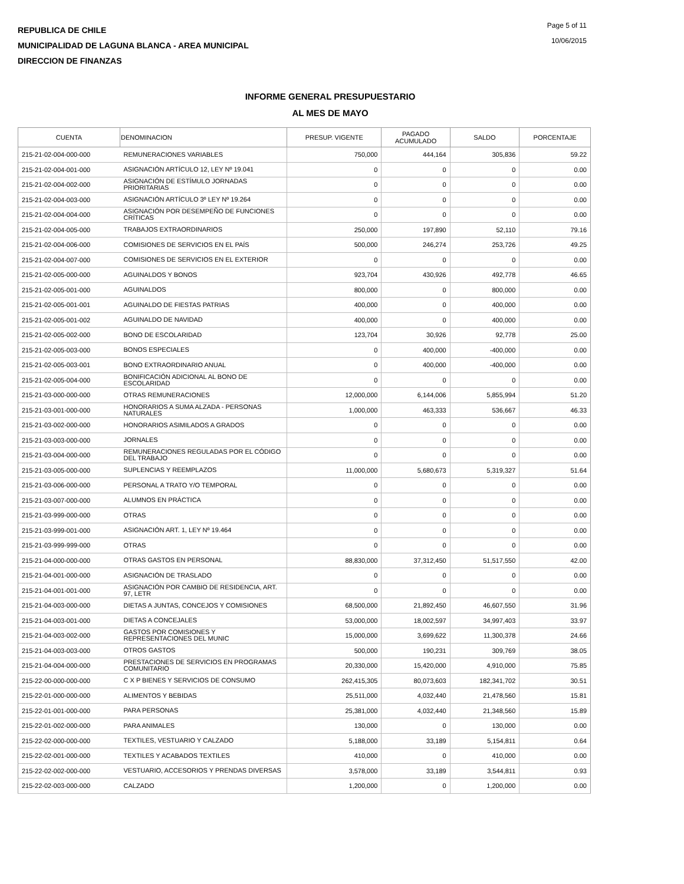REPUBLICA DE CHILE
MUNICIPALIDAD DE LAGUNA BLANCA - AREA MUNICIPAL
DIRECCION DE FINANZAS
Page 5 of 11
10/06/2015
INFORME GENERAL PRESUPUESTARIO
AL MES DE MAYO
| CUENTA | DENOMINACION | PRESUP. VIGENTE | PAGADO ACUMULADO | SALDO | PORCENTAJE |
| --- | --- | --- | --- | --- | --- |
| 215-21-02-004-000-000 | REMUNERACIONES VARIABLES | 750,000 | 444,164 | 305,836 | 59.22 |
| 215-21-02-004-001-000 | ASIGNACIÓN ARTÍCULO 12, LEY Nº 19.041 | 0 | 0 | 0 | 0.00 |
| 215-21-02-004-002-000 | ASIGNACIÓN DE ESTÍMULO JORNADAS PRIORITARIAS | 0 | 0 | 0 | 0.00 |
| 215-21-02-004-003-000 | ASIGNACIÓN ARTÍCULO 3º LEY Nº 19.264 | 0 | 0 | 0 | 0.00 |
| 215-21-02-004-004-000 | ASIGNACIÓN POR DESEMPEÑO DE FUNCIONES CRÍTICAS | 0 | 0 | 0 | 0.00 |
| 215-21-02-004-005-000 | TRABAJOS EXTRAORDINARIOS | 250,000 | 197,890 | 52,110 | 79.16 |
| 215-21-02-004-006-000 | COMISIONES DE SERVICIOS EN EL PAÍS | 500,000 | 246,274 | 253,726 | 49.25 |
| 215-21-02-004-007-000 | COMISIONES DE SERVICIOS EN EL EXTERIOR | 0 | 0 | 0 | 0.00 |
| 215-21-02-005-000-000 | AGUINALDOS Y BONOS | 923,704 | 430,926 | 492,778 | 46.65 |
| 215-21-02-005-001-000 | AGUINALDOS | 800,000 | 0 | 800,000 | 0.00 |
| 215-21-02-005-001-001 | AGUINALDO DE FIESTAS PATRIAS | 400,000 | 0 | 400,000 | 0.00 |
| 215-21-02-005-001-002 | AGUINALDO DE NAVIDAD | 400,000 | 0 | 400,000 | 0.00 |
| 215-21-02-005-002-000 | BONO DE ESCOLARIDAD | 123,704 | 30,926 | 92,778 | 25.00 |
| 215-21-02-005-003-000 | BONOS ESPECIALES | 0 | 400,000 | -400,000 | 0.00 |
| 215-21-02-005-003-001 | BONO EXTRAORDINARIO ANUAL | 0 | 400,000 | -400,000 | 0.00 |
| 215-21-02-005-004-000 | BONIFICACIÓN ADICIONAL AL BONO DE ESCOLARIDAD | 0 | 0 | 0 | 0.00 |
| 215-21-03-000-000-000 | OTRAS REMUNERACIONES | 12,000,000 | 6,144,006 | 5,855,994 | 51.20 |
| 215-21-03-001-000-000 | HONORARIOS A SUMA ALZADA - PERSONAS NATURALES | 1,000,000 | 463,333 | 536,667 | 46.33 |
| 215-21-03-002-000-000 | HONORARIOS ASIMILADOS A GRADOS | 0 | 0 | 0 | 0.00 |
| 215-21-03-003-000-000 | JORNALES | 0 | 0 | 0 | 0.00 |
| 215-21-03-004-000-000 | REMUNERACIONES REGULADAS POR EL CÓDIGO DEL TRABAJO | 0 | 0 | 0 | 0.00 |
| 215-21-03-005-000-000 | SUPLENCIAS Y REEMPLAZOS | 11,000,000 | 5,680,673 | 5,319,327 | 51.64 |
| 215-21-03-006-000-000 | PERSONAL A TRATO Y/O TEMPORAL | 0 | 0 | 0 | 0.00 |
| 215-21-03-007-000-000 | ALUMNOS EN PRÁCTICA | 0 | 0 | 0 | 0.00 |
| 215-21-03-999-000-000 | OTRAS | 0 | 0 | 0 | 0.00 |
| 215-21-03-999-001-000 | ASIGNACIÓN ART. 1, LEY Nº 19.464 | 0 | 0 | 0 | 0.00 |
| 215-21-03-999-999-000 | OTRAS | 0 | 0 | 0 | 0.00 |
| 215-21-04-000-000-000 | OTRAS GASTOS EN PERSONAL | 88,830,000 | 37,312,450 | 51,517,550 | 42.00 |
| 215-21-04-001-000-000 | ASIGNACIÓN DE TRASLADO | 0 | 0 | 0 | 0.00 |
| 215-21-04-001-001-000 | ASIGNACIÓN POR CAMBIO DE RESIDENCIA, ART. 97, LETR | 0 | 0 | 0 | 0.00 |
| 215-21-04-003-000-000 | DIETAS A JUNTAS, CONCEJOS Y COMISIONES | 68,500,000 | 21,892,450 | 46,607,550 | 31.96 |
| 215-21-04-003-001-000 | DIETAS A CONCEJALES | 53,000,000 | 18,002,597 | 34,997,403 | 33.97 |
| 215-21-04-003-002-000 | GASTOS POR COMISIONES Y REPRESENTACIONES DEL MUNIC | 15,000,000 | 3,699,622 | 11,300,378 | 24.66 |
| 215-21-04-003-003-000 | OTROS GASTOS | 500,000 | 190,231 | 309,769 | 38.05 |
| 215-21-04-004-000-000 | PRESTACIONES DE SERVICIOS EN PROGRAMAS COMUNITARIO | 20,330,000 | 15,420,000 | 4,910,000 | 75.85 |
| 215-22-00-000-000-000 | C X P BIENES Y SERVICIOS DE CONSUMO | 262,415,305 | 80,073,603 | 182,341,702 | 30.51 |
| 215-22-01-000-000-000 | ALIMENTOS Y BEBIDAS | 25,511,000 | 4,032,440 | 21,478,560 | 15.81 |
| 215-22-01-001-000-000 | PARA PERSONAS | 25,381,000 | 4,032,440 | 21,348,560 | 15.89 |
| 215-22-01-002-000-000 | PARA ANIMALES | 130,000 | 0 | 130,000 | 0.00 |
| 215-22-02-000-000-000 | TEXTILES, VESTUARIO Y CALZADO | 5,188,000 | 33,189 | 5,154,811 | 0.64 |
| 215-22-02-001-000-000 | TEXTILES Y ACABADOS TEXTILES | 410,000 | 0 | 410,000 | 0.00 |
| 215-22-02-002-000-000 | VESTUARIO, ACCESORIOS Y PRENDAS DIVERSAS | 3,578,000 | 33,189 | 3,544,811 | 0.93 |
| 215-22-02-003-000-000 | CALZADO | 1,200,000 | 0 | 1,200,000 | 0.00 |